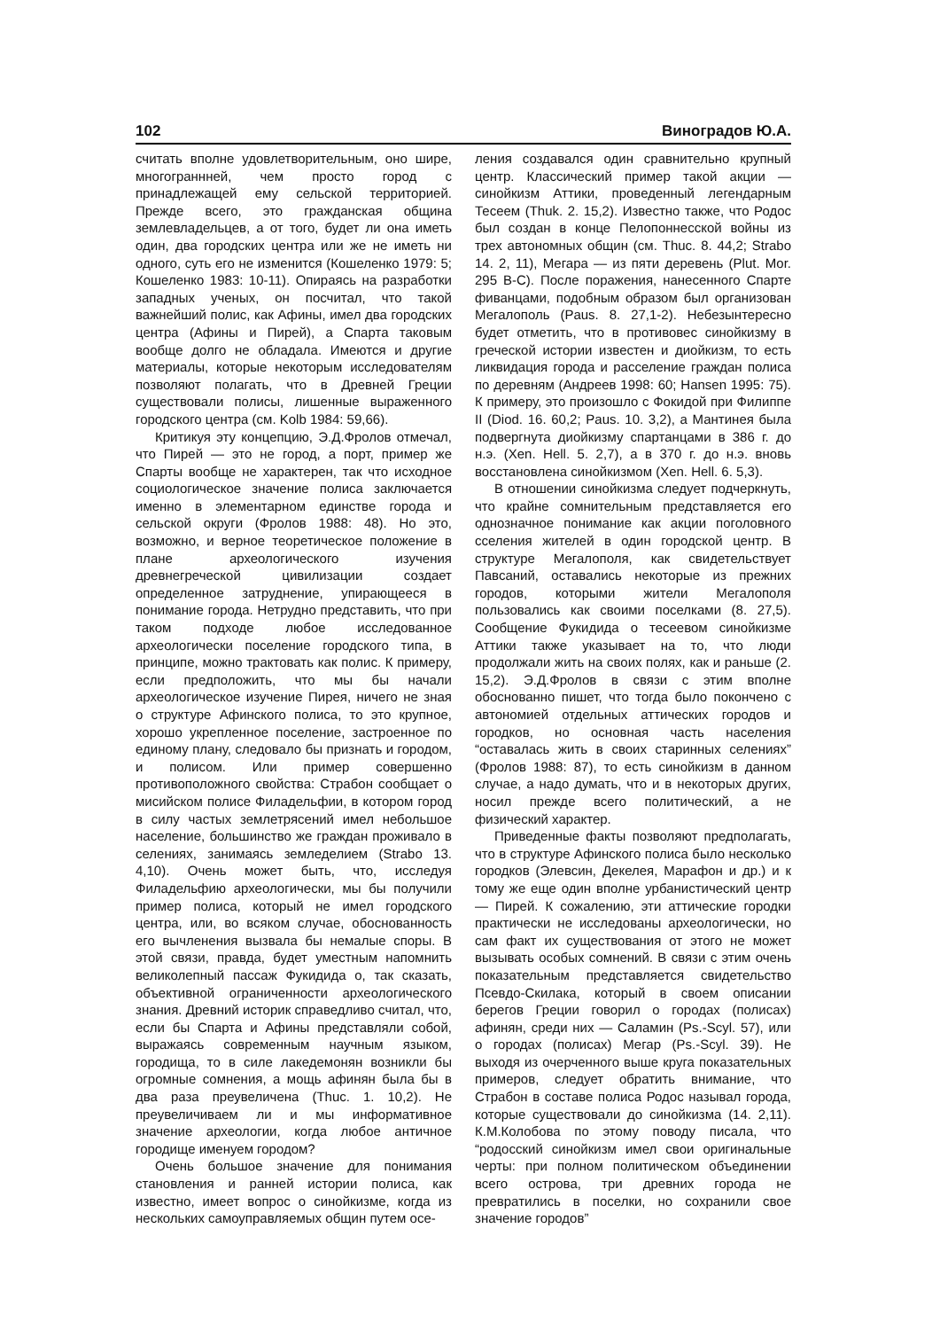102 Виноградов Ю.А.
считать вполне удовлетворительным, оно шире, многограннней, чем просто город с принадлежащей ему сельской территорией. Прежде всего, это гражданская община землевладельцев, а от того, будет ли она иметь один, два городских центра или же не иметь ни одного, суть его не изменится (Кошеленко 1979: 5; Кошеленко 1983: 10-11). Опираясь на разработки западных ученых, он посчитал, что такой важнейший полис, как Афины, имел два городских центра (Афины и Пирей), а Спарта таковым вообще долго не обладала. Имеются и другие материалы, которые некоторым исследователям позволяют полагать, что в Древней Греции существовали полисы, лишенные выраженного городского центра (см. Kolb 1984: 59,66).
Критикуя эту концепцию, Э.Д.Фролов отмечал, что Пирей — это не город, а порт, пример же Спарты вообще не характерен, так что исходное социологическое значение полиса заключается именно в элементарном единстве города и сельской округи (Фролов 1988: 48). Но это, возможно, и верное теоретическое положение в плане археологического изучения древнегреческой цивилизации создает определенное затруднение, упирающееся в понимание города. Нетрудно представить, что при таком подходе любое исследованное археологически поселение городского типа, в принципе, можно трактовать как полис. К примеру, если предположить, что мы бы начали археологическое изучение Пирея, ничего не зная о структуре Афинского полиса, то это крупное, хорошо укрепленное поселение, застроенное по единому плану, следовало бы признать и городом, и полисом. Или пример совершенно противоположного свойства: Страбон сообщает о мисийском полисе Филадельфии, в котором город в силу частых землетрясений имел небольшое население, большинство же граждан проживало в селениях, занимаясь земледелием (Strabo 13. 4,10). Очень может быть, что, исследуя Филадельфию археологически, мы бы получили пример полиса, который не имел городского центра, или, во всяком случае, обоснованность его вычленения вызвала бы немалые споры. В этой связи, правда, будет уместным напомнить великолепный пассаж Фукидида о, так сказать, объективной ограниченности археологического знания. Древний историк справедливо считал, что, если бы Спарта и Афины представляли собой, выражаясь современным научным языком, городища, то в силе лакедемонян возникли бы огромные сомнения, а мощь афинян была бы в два раза преувеличена (Thuc. 1. 10,2). Не преувеличиваем ли и мы информативное значение археологии, когда любое античное городище именуем городом?
Очень большое значение для понимания становления и ранней истории полиса, как известно, имеет вопрос о синойкизме, когда из нескольких самоуправляемых общин путем осе-
ления создавался один сравнительно крупный центр. Классический пример такой акции — синойкизм Аттики, проведенный легендарным Тесеем (Thuk. 2. 15,2). Известно также, что Родос был создан в конце Пелопоннесской войны из трех автономных общин (см. Thuc. 8. 44,2; Strabo 14. 2, 11), Мегара — из пяти деревень (Plut. Mor. 295 B-C). После поражения, нанесенного Спарте фиванцами, подобным образом был организован Мегалополь (Paus. 8. 27,1-2). Небезынтересно будет отметить, что в противовес синойкизму в греческой истории известен и диойкизм, то есть ликвидация города и расселение граждан полиса по деревням (Андреев 1998: 60; Hansen 1995: 75). К примеру, это произошло с Фокидой при Филиппе II (Diod. 16. 60,2; Paus. 10. 3,2), а Мантинея была подвергнута диойкизму спартанцами в 386 г. до н.э. (Xen. Hell. 5. 2,7), а в 370 г. до н.э. вновь восстановлена синойкизмом (Xen. Hell. 6. 5,3).
В отношении синойкизма следует подчеркнуть, что крайне сомнительным представляется его однозначное понимание как акции поголовного сселения жителей в один городской центр. В структуре Мегалополя, как свидетельствует Павсаний, оставались некоторые из прежних городов, которыми жители Мегалополя пользовались как своими поселками (8. 27,5). Сообщение Фукидида о тесеевом синойкизме Аттики также указывает на то, что люди продолжали жить на своих полях, как и раньше (2. 15,2). Э.Д.Фролов в связи с этим вполне обоснованно пишет, что тогда было покончено с автономией отдельных аттических городов и городков, но основная часть населения “оставалась жить в своих старинных селениях” (Фролов 1988: 87), то есть синойкизм в данном случае, а надо думать, что и в некоторых других, носил прежде всего политический, а не физический характер.
Приведенные факты позволяют предполагать, что в структуре Афинского полиса было несколько городков (Элевсин, Декелея, Марафон и др.) и к тому же еще один вполне урбанистический центр — Пирей. К сожалению, эти аттические городки практически не исследованы археологически, но сам факт их существования от этого не может вызывать особых сомнений. В связи с этим очень показательным представляется свидетельство Псевдо-Скилака, который в своем описании берегов Греции говорил о городах (полисах) афинян, среди них — Саламин (Ps.-Scyl. 57), или о городах (полисах) Мегар (Ps.-Scyl. 39). Не выходя из очерченного выше круга показательных примеров, следует обратить внимание, что Страбон в составе полиса Родос называл города, которые существовали до синойкизма (14. 2,11). К.М.Колобова по этому поводу писала, что “родосский синойкизм имел свои оригинальные черты: при полном политическом объединении всего острова, три древних города не превратились в поселки, но сохранили свое значение городов”